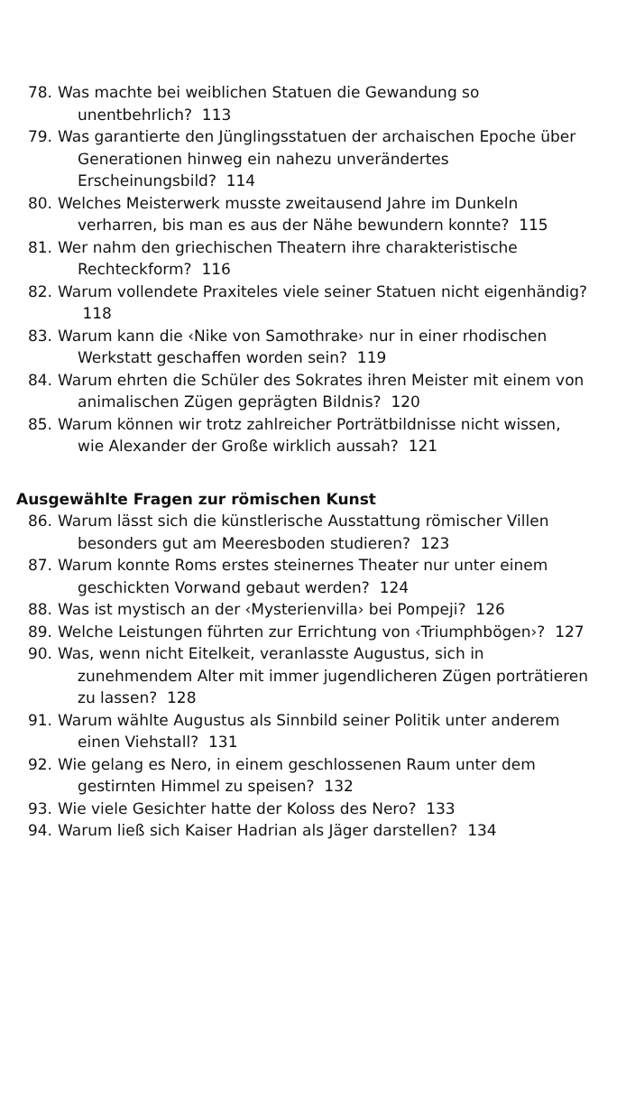78. Was machte bei weiblichen Statuen die Gewandung so unentbehrlich? 113
79. Was garantierte den Jünglingsstatuen der archaischen Epoche über Generationen hinweg ein nahezu unverändertes Erscheinungsbild? 114
80. Welches Meisterwerk musste zweitausend Jahre im Dunkeln verharren, bis man es aus der Nähe bewundern konnte? 115
81. Wer nahm den griechischen Theatern ihre charakteristische Rechteckform? 116
82. Warum vollendete Praxiteles viele seiner Statuen nicht eigenhändig? 118
83. Warum kann die ‹Nike von Samothrake› nur in einer rhodischen Werkstatt geschaffen worden sein? 119
84. Warum ehrten die Schüler des Sokrates ihren Meister mit einem von animalischen Zügen geprägten Bildnis? 120
85. Warum können wir trotz zahlreicher Porträtbildnisse nicht wissen, wie Alexander der Große wirklich aussah? 121
Ausgewählte Fragen zur römischen Kunst
86. Warum lässt sich die künstlerische Ausstattung römischer Villen besonders gut am Meeresboden studieren? 123
87. Warum konnte Roms erstes steinernes Theater nur unter einem geschickten Vorwand gebaut werden? 124
88. Was ist mystisch an der ‹Mysterienvilla› bei Pompeji? 126
89. Welche Leistungen führten zur Errichtung von ‹Triumphbögen›? 127
90. Was, wenn nicht Eitelkeit, veranlasste Augustus, sich in zunehmendem Alter mit immer jugendlicheren Zügen porträtieren zu lassen? 128
91. Warum wählte Augustus als Sinnbild seiner Politik unter anderem einen Viehstall? 131
92. Wie gelang es Nero, in einem geschlossenen Raum unter dem gestirnten Himmel zu speisen? 132
93. Wie viele Gesichter hatte der Koloss des Nero? 133
94. Warum ließ sich Kaiser Hadrian als Jäger darstellen? 134